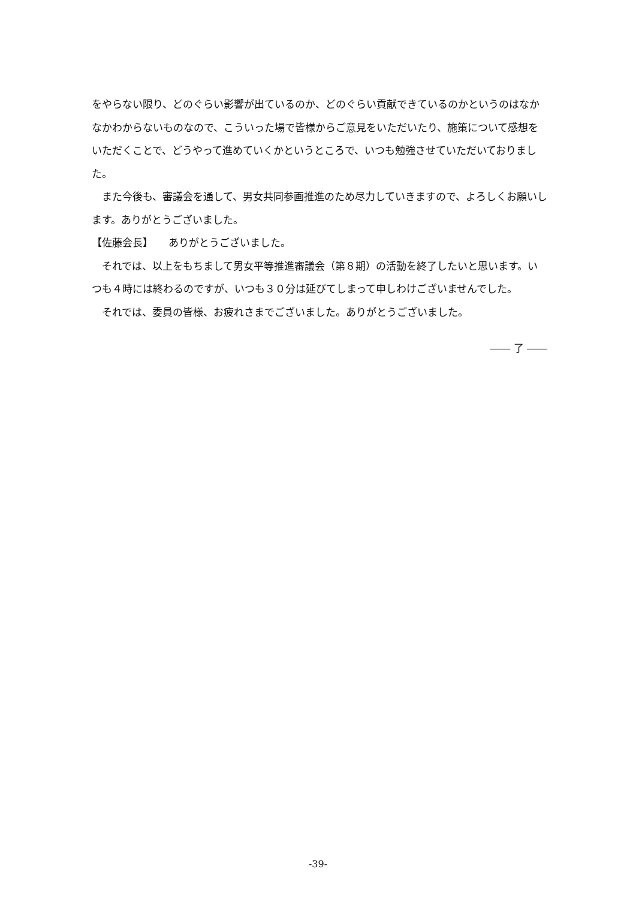をやらない限り、どのぐらい影響が出ているのか、どのぐらい貢献できているのかというのはなかなかわからないものなので、こういった場で皆様からご意見をいただいたり、施策について感想をいただくことで、どうやって進めていくかというところで、いつも勉強させていただいておりました。
　また今後も、審議会を通して、男女共同参画推進のため尽力していきますので、よろしくお願いします。ありがとうございました。
【佐藤会長】　　ありがとうございました。
　それでは、以上をもちまして男女平等推進審議会（第８期）の活動を終了したいと思います。いつも４時には終わるのですが、いつも３０分は延びてしまって申しわけございませんでした。
　それでは、委員の皆様、お疲れさまでございました。ありがとうございました。
―― 了 ――
-39-